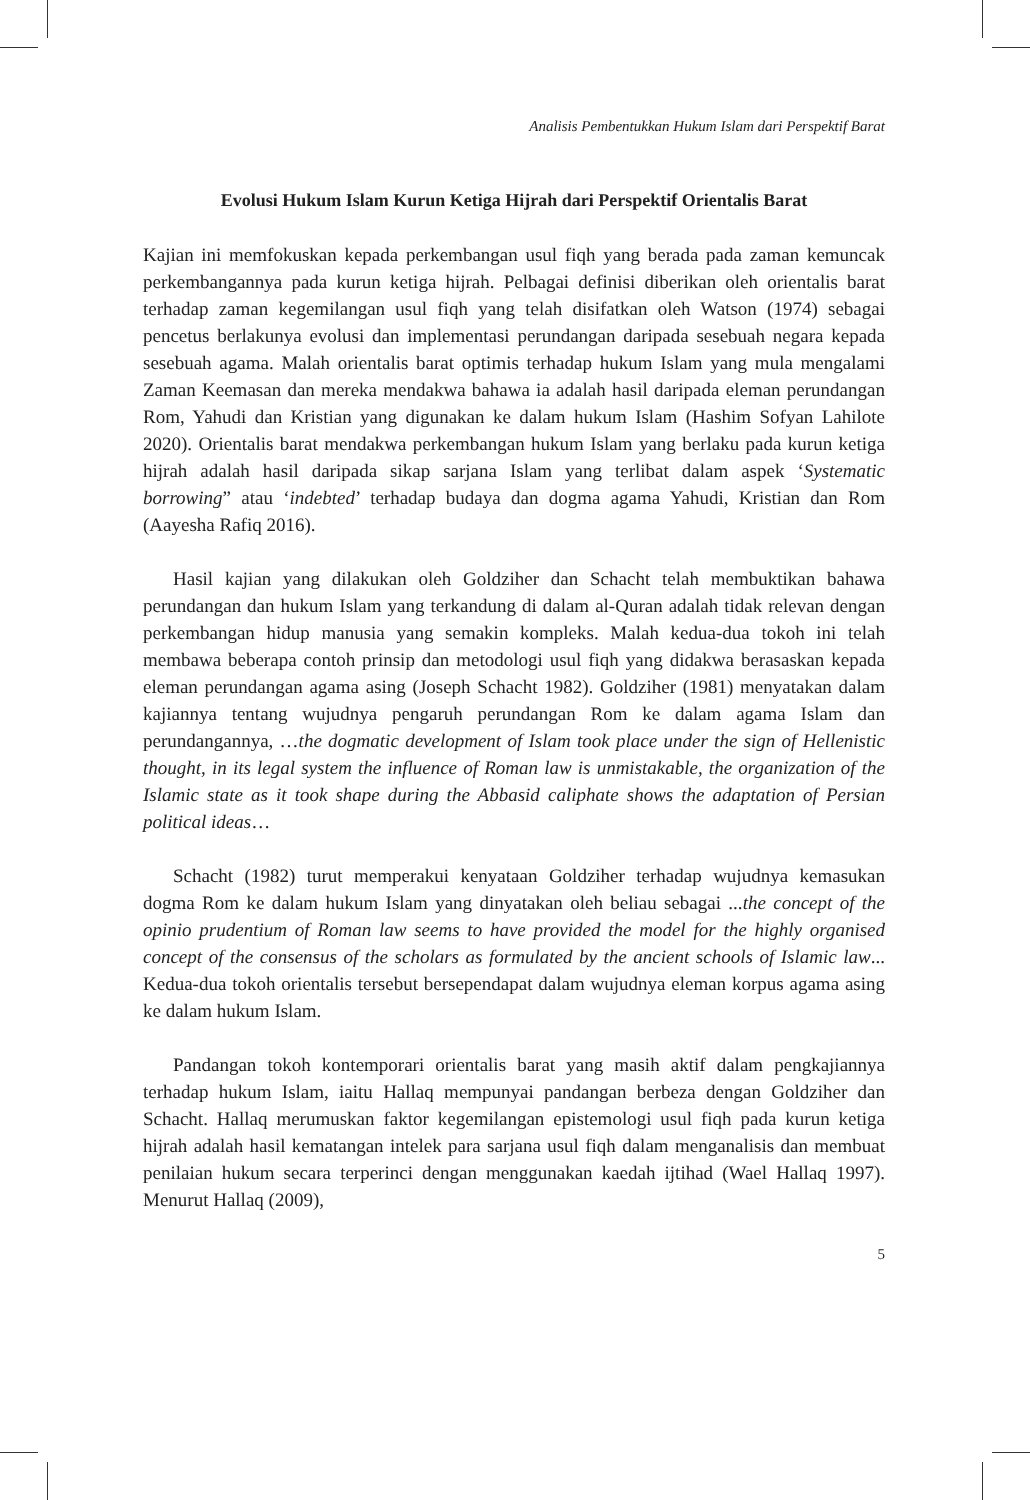Analisis Pembentukkan Hukum Islam dari Perspektif Barat
Evolusi Hukum Islam Kurun Ketiga Hijrah dari Perspektif Orientalis Barat
Kajian ini memfokuskan kepada perkembangan usul fiqh yang berada pada zaman kemuncak perkembangannya pada kurun ketiga hijrah. Pelbagai definisi diberikan oleh orientalis barat terhadap zaman kegemilangan usul fiqh yang telah disifatkan oleh Watson (1974) sebagai pencetus berlakunya evolusi dan implementasi perundangan daripada sesebuah negara kepada sesebuah agama. Malah orientalis barat optimis terhadap hukum Islam yang mula mengalami Zaman Keemasan dan mereka mendakwa bahawa ia adalah hasil daripada eleman perundangan Rom, Yahudi dan Kristian yang digunakan ke dalam hukum Islam (Hashim Sofyan Lahilote 2020). Orientalis barat mendakwa perkembangan hukum Islam yang berlaku pada kurun ketiga hijrah adalah hasil daripada sikap sarjana Islam yang terlibat dalam aspek ‘Systematic borrowing” atau ‘indebted’ terhadap budaya dan dogma agama Yahudi, Kristian dan Rom (Aayesha Rafiq 2016).
Hasil kajian yang dilakukan oleh Goldziher dan Schacht telah membuktikan bahawa perundangan dan hukum Islam yang terkandung di dalam al-Quran adalah tidak relevan dengan perkembangan hidup manusia yang semakin kompleks. Malah kedua-dua tokoh ini telah membawa beberapa contoh prinsip dan metodologi usul fiqh yang didakwa berasaskan kepada eleman perundangan agama asing (Joseph Schacht 1982). Goldziher (1981) menyatakan dalam kajiannya tentang wujudnya pengaruh perundangan Rom ke dalam agama Islam dan perundangannya, …the dogmatic development of Islam took place under the sign of Hellenistic thought, in its legal system the influence of Roman law is unmistakable, the organization of the Islamic state as it took shape during the Abbasid caliphate shows the adaptation of Persian political ideas…
Schacht (1982) turut memperakui kenyataan Goldziher terhadap wujudnya kemasukan dogma Rom ke dalam hukum Islam yang dinyatakan oleh beliau sebagai ...the concept of the opinio prudentium of Roman law seems to have provided the model for the highly organised concept of the consensus of the scholars as formulated by the ancient schools of Islamic law... Kedua-dua tokoh orientalis tersebut bersependapat dalam wujudnya eleman korpus agama asing ke dalam hukum Islam.
Pandangan tokoh kontemporari orientalis barat yang masih aktif dalam pengkajiannya terhadap hukum Islam, iaitu Hallaq mempunyai pandangan berbeza dengan Goldziher dan Schacht. Hallaq merumuskan faktor kegemilangan epistemologi usul fiqh pada kurun ketiga hijrah adalah hasil kematangan intelek para sarjana usul fiqh dalam menganalisis dan membuat penilaian hukum secara terperinci dengan menggunakan kaedah ijtihad (Wael Hallaq 1997). Menurut Hallaq (2009),
5